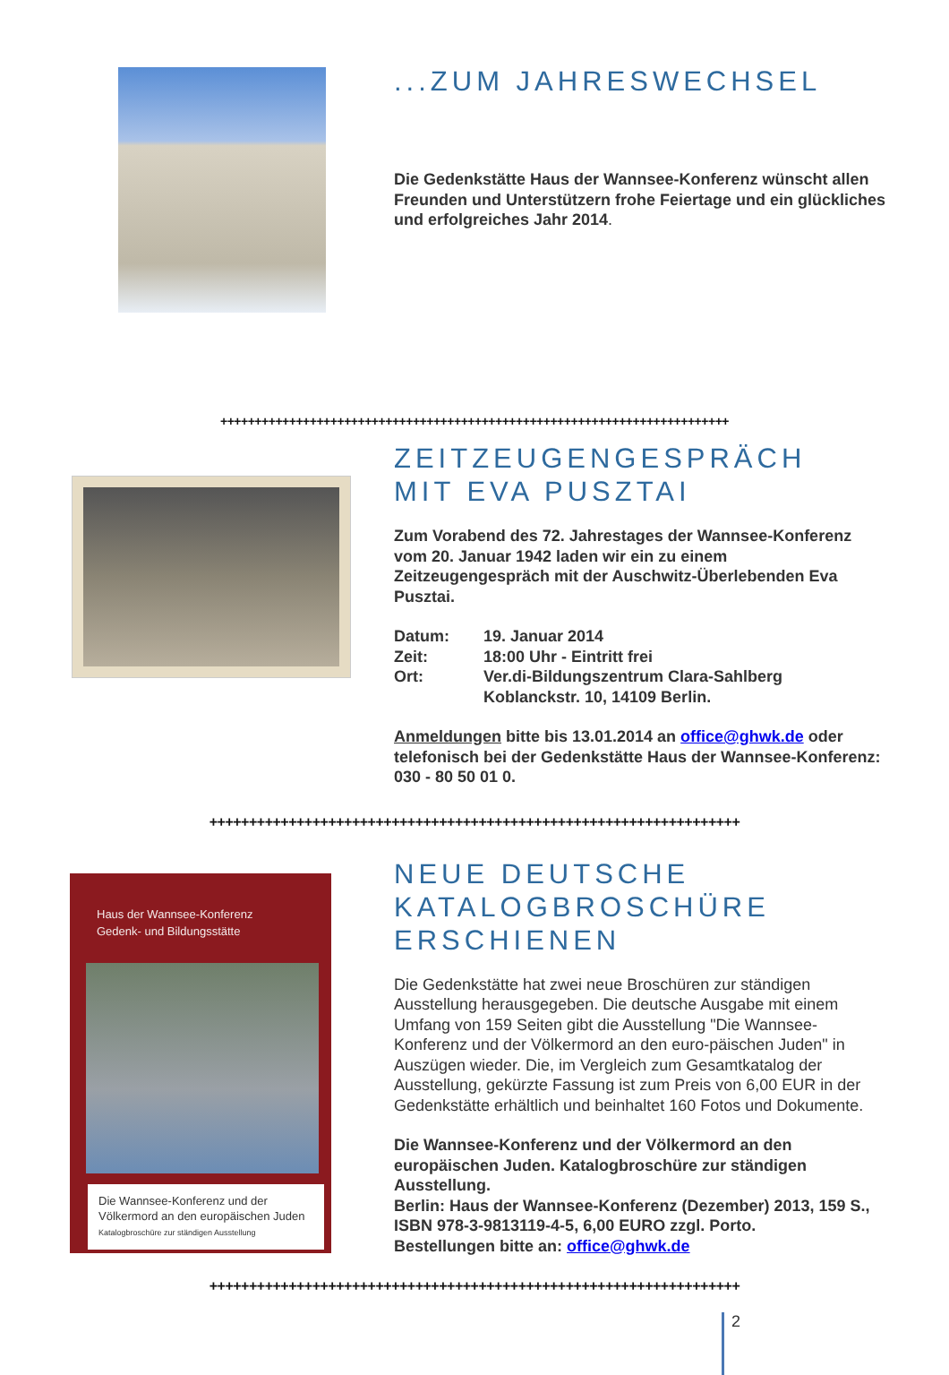...ZUM JAHRESWECHSEL
Die Gedenkstätte Haus der Wannsee-Konferenz wünscht allen Freunden und Unterstützern frohe Feiertage und ein glückliches und erfolgreiches Jahr 2014.
++++++++++++++++++++++++++++++++++++++++++++++++++++++++++++++++++++++++++
ZEITZEUGENGESPRÄCH
MIT EVA PUSZTAI
Zum Vorabend des 72. Jahrestages der Wannsee-Konferenz vom 20. Januar 1942 laden wir ein zu einem Zeitzeugengespräch mit der Auschwitz-Überlebenden Eva Pusztai.
| Datum: | 19. Januar 2014 |
| Zeit: | 18:00 Uhr - Eintritt frei |
| Ort: | Ver.di-Bildungszentrum Clara-Sahlberg Koblanckstr. 10, 14109 Berlin. |
Anmeldungen bitte bis 13.01.2014 an office@ghwk.de oder telefonisch bei der Gedenkstätte Haus der Wannsee-Konferenz: 030 - 80 50 01 0.
+++++++++++++++++++++++++++++++++++++++++++++++++++++++++++++++++++
Haus der Wannsee-Konferenz
Gedenk- und Bildungsstätte
Die Wannsee-Konferenz und der Völkermord an den europäischen Juden
Katalogbroschüre zur ständigen Ausstellung
NEUE DEUTSCHE
KATALOGBROSCHÜRE
ERSCHIENEN
Die Gedenkstätte hat zwei neue Broschüren zur ständigen Ausstellung herausgegeben. Die deutsche Ausgabe mit einem Umfang von 159 Seiten gibt die Ausstellung "Die Wannsee-Konferenz und der Völkermord an den euro-päischen Juden" in Auszügen wieder. Die, im Vergleich zum Gesamtkatalog der Ausstellung, gekürzte Fassung ist zum Preis von 6,00 EUR in der Gedenkstätte erhältlich und beinhaltet 160 Fotos und Dokumente.
Die Wannsee-Konferenz und der Völkermord an den europäischen Juden. Katalogbroschüre zur ständigen Ausstellung.
Berlin: Haus der Wannsee-Konferenz (Dezember) 2013, 159 S., ISBN 978-3-9813119-4-5, 6,00 EURO zzgl. Porto.
Bestellungen bitte an: office@ghwk.de
+++++++++++++++++++++++++++++++++++++++++++++++++++++++++++++++++++
2